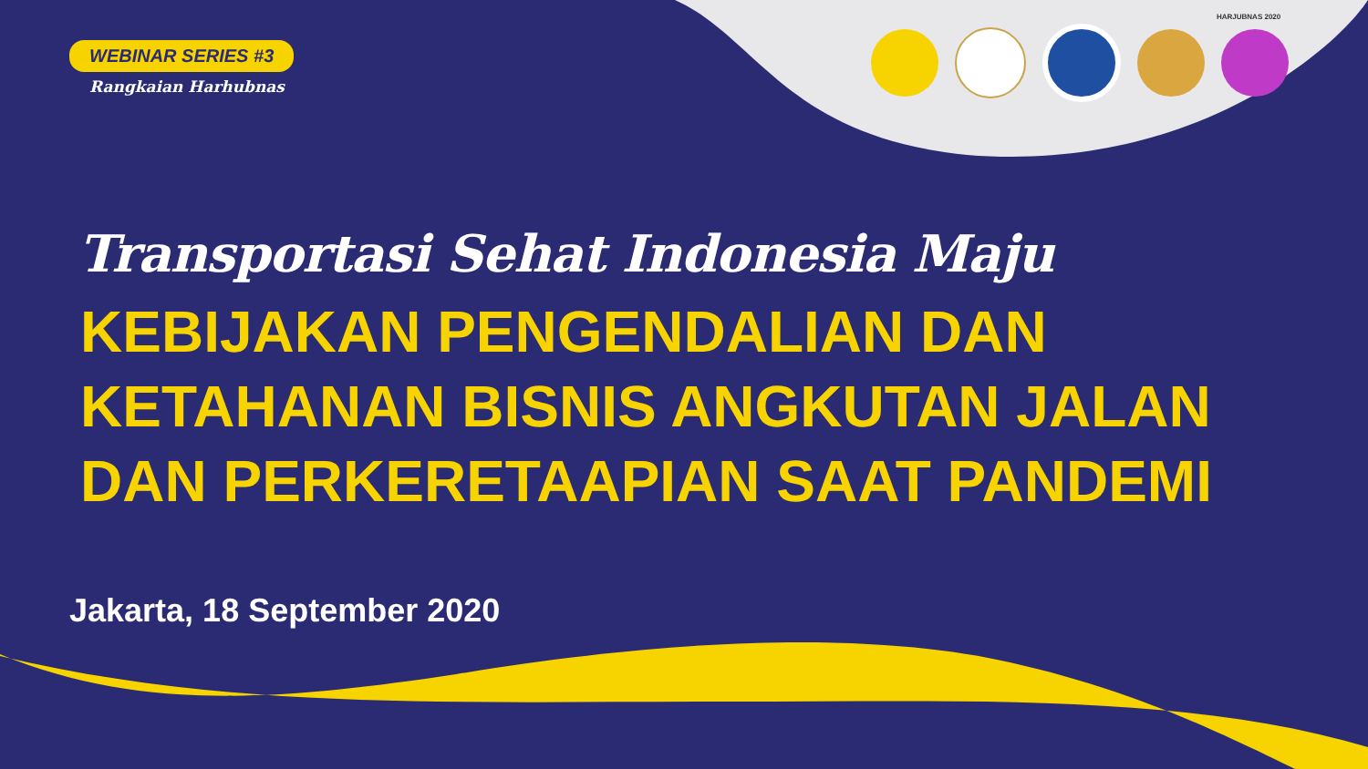HARJUBNAS 2020
WEBINAR SERIES #3
Rangkaian Harhubnas
Transportasi Sehat Indonesia Maju
KEBIJAKAN PENGENDALIAN DAN
KETAHANAN BISNIS ANGKUTAN JALAN
DAN PERKERETAAPIAN SAAT PANDEMI
Jakarta, 18 September 2020